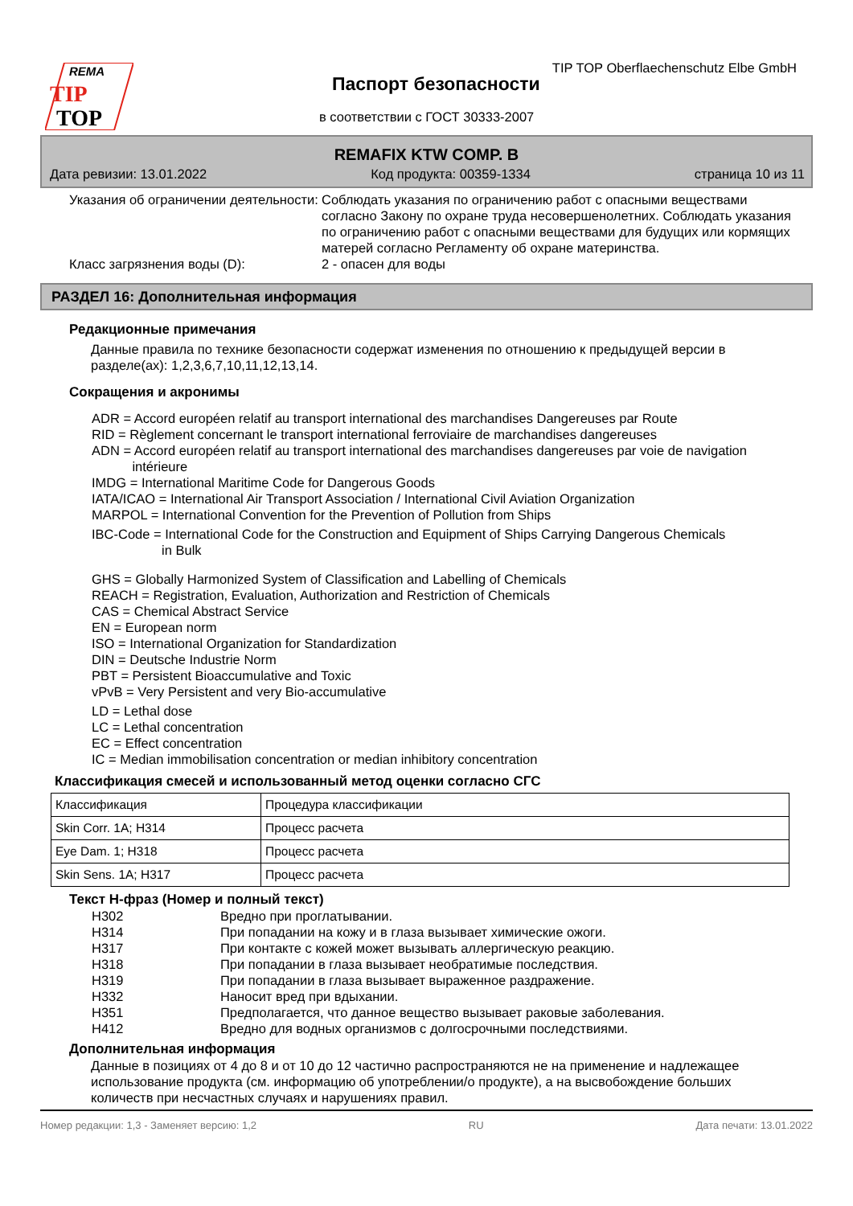REMA
TIP
TOP
TIP TOP Oberflaechenschutz Elbe GmbH
Паспорт безопасности
в соответствии с ГОСТ 30333-2007
REMAFIX KTW COMP. B
Дата ревизии: 13.01.2022 Код продукта: 00359-1334 страница 10 из 11
Указания об ограничении деятельности:
Соблюдать указания по ограничению работ с опасными веществами согласно Закону по охране труда несовершенолетних. Соблюдать указания по ограничению работ с опасными веществами для будущих или кормящих матерей согласно Регламенту об охране материнства.
Класс загрязнения воды (D): 2 - опасен для воды
РАЗДЕЛ 16: Дополнительная информация
Редакционные примечания
Данные правила по технике безопасности содержат изменения по отношению к предыдущей версии в разделе(ах): 1,2,3,6,7,10,11,12,13,14.
Сокращения и акронимы
ADR = Accord européen relatif au transport international des marchandises Dangereuses par Route
RID = Règlement concernant le transport international ferroviaire de marchandises dangereuses
ADN = Accord européen relatif au transport international des marchandises dangereuses par voie de navigation
intérieure
IMDG = International Maritime Code for Dangerous Goods
IATA/ICAO = International Air Transport Association / International Civil Aviation Organization
MARPOL = International Convention for the Prevention of Pollution from Ships
IBC-Code = International Code for the Construction and Equipment of Ships Carrying Dangerous Chemicals
in Bulk
GHS = Globally Harmonized System of Classification and Labelling of Chemicals
REACH = Registration, Evaluation, Authorization and Restriction of Chemicals
CAS = Chemical Abstract Service
EN = European norm
ISO = International Organization for Standardization
DIN = Deutsche Industrie Norm
PBT = Persistent Bioaccumulative and Toxic
vPvB = Very Persistent and very Bio-accumulative
LD = Lethal dose
LC = Lethal concentration
EC = Effect concentration
IC = Median immobilisation concentration or median inhibitory concentration
Классификация смесей и использованный метод оценки согласно СГС
| Классификация | Процедура классификации |
| Skin Corr. 1A; H314 | Процесс расчета |
| Eye Dam. 1; H318 | Процесс расчета |
| Skin Sens. 1A; H317 | Процесс расчета |
Текст H-фраз (Номер и полный текст)
H302 Вредно при проглатывании.
H314 При попадании на кожу и в глаза вызывает химические ожоги.
H317 При контакте с кожей может вызывать аллергическую реакцию.
H318 При попадании в глаза вызывает необратимые последствия.
H319 При попадании в глаза вызывает выраженное раздражение.
H332 Наносит вред при вдыхании.
H351 Предполагается, что данное вещество вызывает раковые заболевания.
H412 Вредно для водных организмов с долгосрочными последствиями.
Дополнительная информация
Данные в позициях от 4 до 8 и от 10 до 12 частично распространяются не на применение и надлежащее использование продукта (см. информацию об употреблении/о продукте), а на высвобождение больших количеств при несчастных случаях и нарушениях правил.
Номер редакции: 1,3 - Заменяет версию: 1,2 RU Дата печати: 13.01.2022